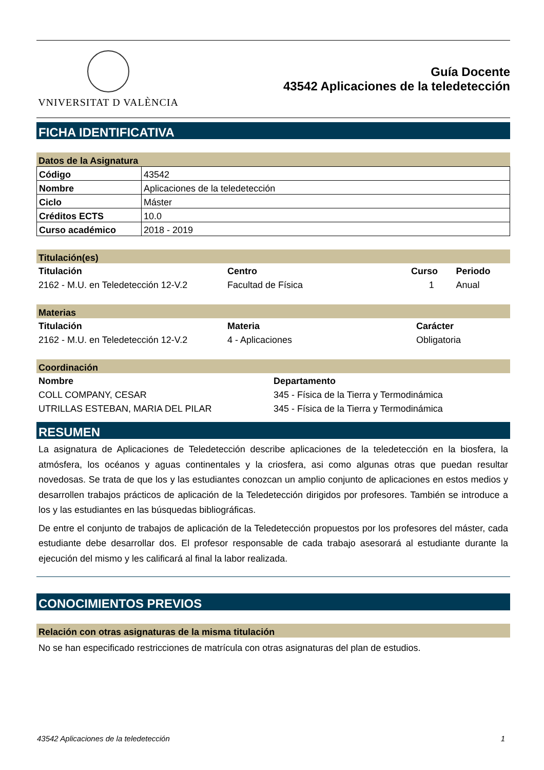VNIVERSITAT D VALÈNCIA
Guía Docente
43542 Aplicaciones de la teledetección
FICHA IDENTIFICATIVA
Datos de la Asignatura
| Código | 43542 |
| Nombre | Aplicaciones de la teledetección |
| Ciclo | Máster |
| Créditos ECTS | 10.0 |
| Curso académico | 2018 - 2019 |
Titulación(es)
| Titulación | Centro | Curso | Periodo |
| --- | --- | --- | --- |
| 2162 - M.U. en Teledetección 12-V.2 | Facultad de Física | 1 | Anual |
Materias
| Titulación | Materia | Carácter |
| --- | --- | --- |
| 2162 - M.U. en Teledetección 12-V.2 | 4 - Aplicaciones | Obligatoria |
Coordinación
| Nombre | Departamento |
| --- | --- |
| COLL COMPANY, CESAR | 345 - Física de la Tierra y Termodinámica |
| UTRILLAS ESTEBAN, MARIA DEL PILAR | 345 - Física de la Tierra y Termodinámica |
RESUMEN
La asignatura de Aplicaciones de Teledetección describe aplicaciones de la teledetección en la biosfera, la atmósfera, los océanos y aguas continentales y la criosfera, asi como algunas otras que puedan resultar novedosas. Se trata de que los y las estudiantes conozcan un amplio conjunto de aplicaciones en estos medios y desarrollen trabajos prácticos de aplicación de la Teledetección dirigidos por profesores. También se introduce a los y las estudiantes en las búsquedas bibliográficas.
De entre el conjunto de trabajos de aplicación de la Teledetección propuestos por los profesores del máster, cada estudiante debe desarrollar dos. El profesor responsable de cada trabajo asesorará al estudiante durante la ejecución del mismo y les calificará al final la labor realizada.
CONOCIMIENTOS PREVIOS
Relación con otras asignaturas de la misma titulación
No se han especificado restricciones de matrícula con otras asignaturas del plan de estudios.
43542 Aplicaciones de la teledetección 1